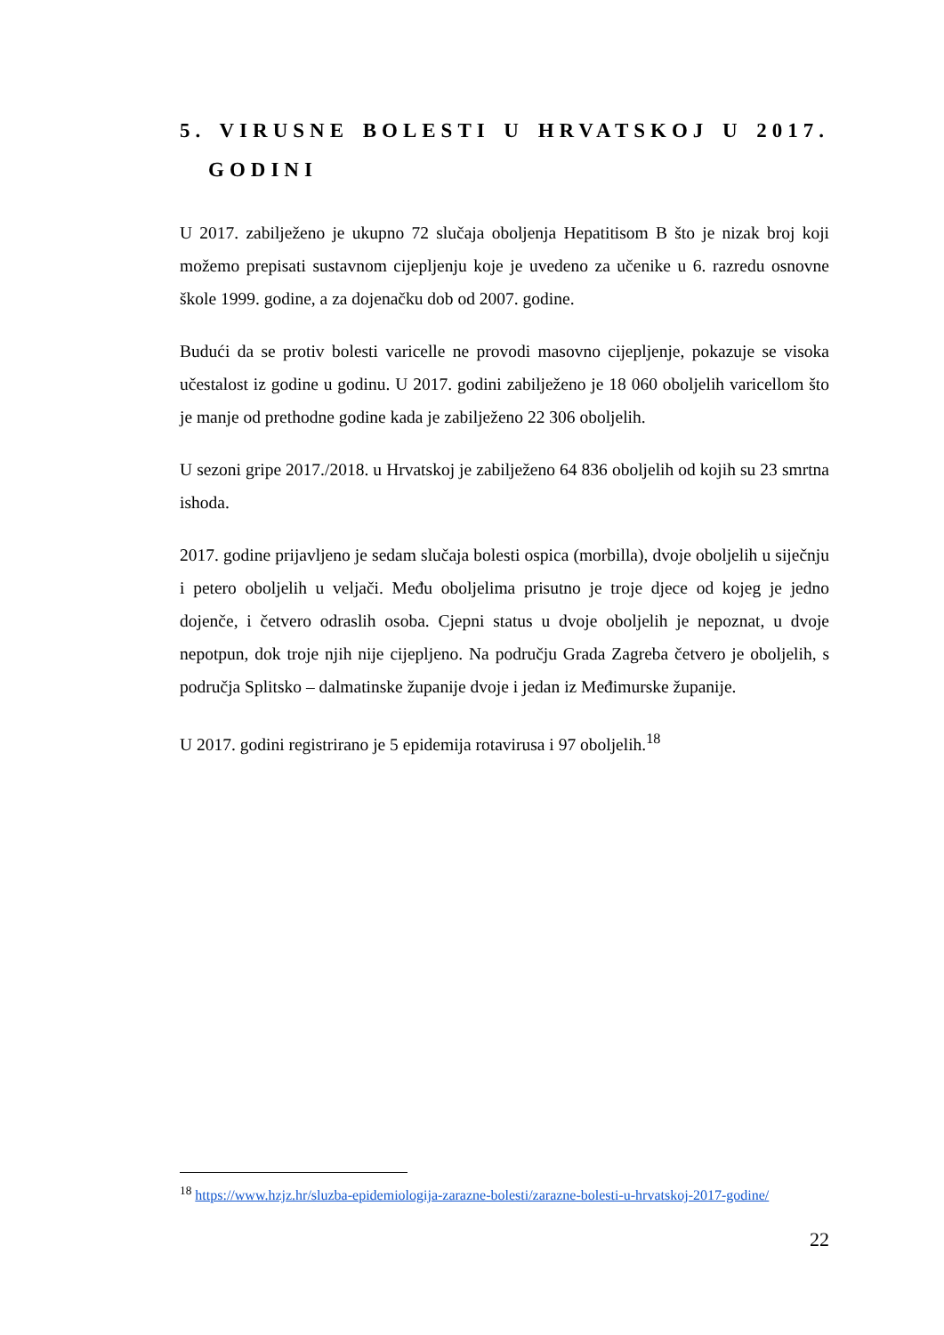5. VIRUSNE BOLESTI U HRVATSKOJ U 2017.
GODINI
U 2017. zabilježeno je ukupno 72 slučaja oboljenja Hepatitisom B što je nizak broj koji možemo prepisati sustavnom cijepljenju koje je uvedeno za učenike u 6. razredu osnovne škole 1999. godine, a za dojenačku dob od 2007. godine.
Budući da se protiv bolesti varicelle ne provodi masovno cijepljenje, pokazuje se visoka učestalost iz godine u godinu. U 2017. godini zabilježeno je 18 060 oboljelih varicellom što je manje od prethodne godine kada je zabilježeno 22 306 oboljelih.
U sezoni gripe 2017./2018. u Hrvatskoj je zabilježeno 64 836 oboljelih od kojih su 23 smrtna ishoda.
2017. godine prijavljeno je sedam slučaja bolesti ospica (morbilla), dvoje oboljelih u siječnju i petero oboljelih u veljači. Među oboljelima prisutno je troje djece od kojeg je jedno dojenče, i četvero odraslih osoba. Cjepni status u dvoje oboljelih je nepoznat, u dvoje nepotpun, dok troje njih nije cijepljeno. Na području Grada Zagreba četvero je oboljelih, s područja Splitsko – dalmatinske županije dvoje i jedan iz Međimurske županije.
U 2017. godini registrirano je 5 epidemija rotavirusa i 97 oboljelih.<sup>18</sup>
<sup>18</sup> https://www.hzjz.hr/sluzba-epidemiologija-zarazne-bolesti/zarazne-bolesti-u-hrvatskoj-2017-godine/
22